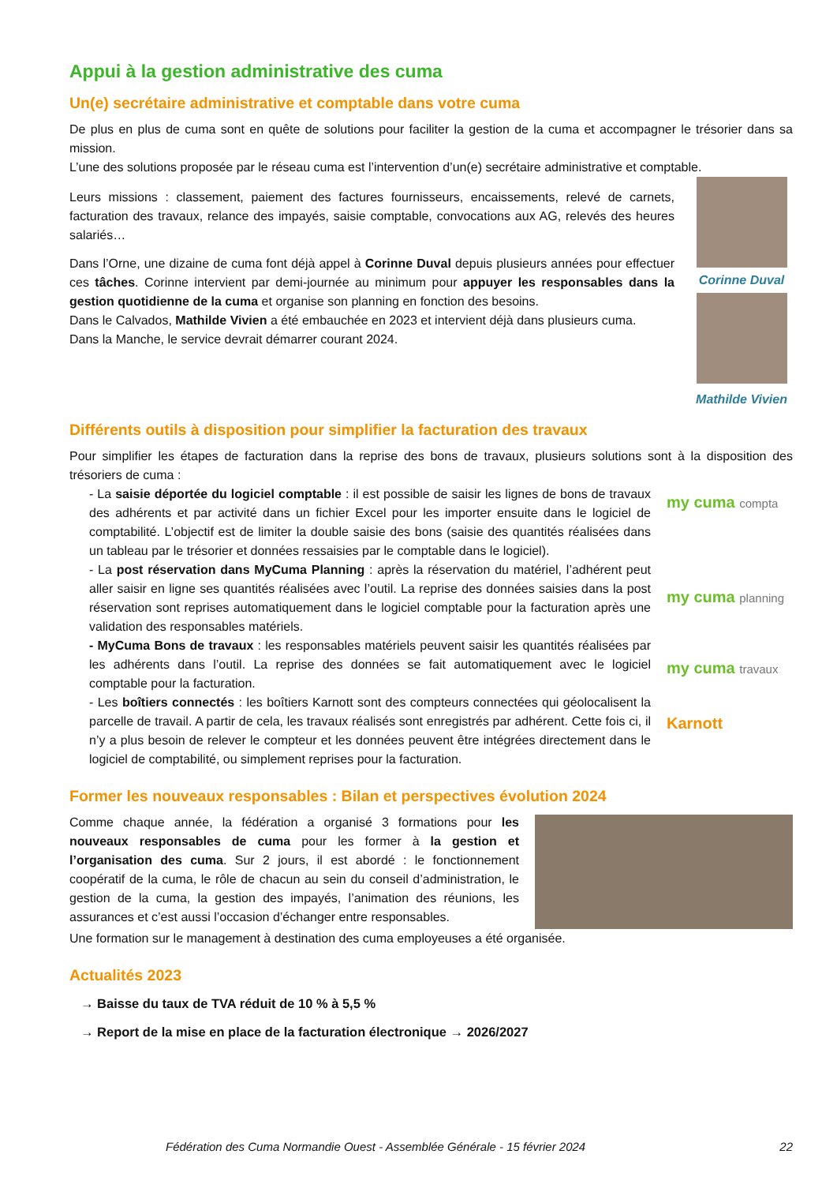Appui à la gestion administrative des cuma
Un(e) secrétaire administrative et comptable dans votre cuma
De plus en plus de cuma sont en quête de solutions pour faciliter la gestion de la cuma et accompagner le trésorier dans sa mission.
L’une des solutions proposée par le réseau cuma est l’intervention d’un(e) secrétaire administrative et comptable.
Leurs missions : classement, paiement des factures fournisseurs, encaissements, relevé de carnets, facturation des travaux, relance des impayés, saisie comptable, convocations aux AG, relevés des heures salariés…
Dans l’Orne, une dizaine de cuma font déjà appel à Corinne Duval depuis plusieurs années pour effectuer ces tâches. Corinne intervient par demi-journée au minimum pour appuyer les responsables dans la gestion quotidienne de la cuma et organise son planning en fonction des besoins.
Dans le Calvados, Mathilde Vivien a été embauchée en 2023 et intervient déjà dans plusieurs cuma.
Dans la Manche, le service devrait démarrer courant 2024.
Corinne Duval
Mathilde Vivien
Différents outils à disposition pour simplifier la facturation des travaux
Pour simplifier les étapes de facturation dans la reprise des bons de travaux, plusieurs solutions sont à la disposition des trésoriers de cuma :
- La saisie déportée du logiciel comptable : il est possible de saisir les lignes de bons de travaux des adhérents et par activité dans un fichier Excel pour les importer ensuite dans le logiciel de comptabilité. L’objectif est de limiter la double saisie des bons (saisie des quantités réalisées dans un tableau par le trésorier et données ressaisies par le comptable dans le logiciel).
- La post réservation dans MyCuma Planning : après la réservation du matériel, l’adhérent peut aller saisir en ligne ses quantités réalisées avec l’outil. La reprise des données saisies dans la post réservation sont reprises automatiquement dans le logiciel comptable pour la facturation après une validation des responsables matériels.
- MyCuma Bons de travaux : les responsables matériels peuvent saisir les quantités réalisées par les adhérents dans l’outil. La reprise des données se fait automatiquement avec le logiciel comptable pour la facturation.
- Les boîtiers connectés : les boîtiers Karnott sont des compteurs connectées qui géolocalisent la parcelle de travail. A partir de cela, les travaux réalisés sont enregistrés par adhérent. Cette fois ci, il n’y a plus besoin de relever le compteur et les données peuvent être intégrées directement dans le logiciel de comptabilité, ou simplement reprises pour la facturation.
my cuma compta
my cuma planning
my cuma travaux
Karnott
Former les nouveaux responsables : Bilan et perspectives évolution 2024
Comme chaque année, la fédération a organisé 3 formations pour les nouveaux responsables de cuma pour les former à la gestion et l’organisation des cuma. Sur 2 jours, il est abordé : le fonctionnement coopératif de la cuma, le rôle de chacun au sein du conseil d’administration, le gestion de la cuma, la gestion des impayés, l’animation des réunions, les assurances et c’est aussi l’occasion d’échanger entre responsables.
Une formation sur le management à destination des cuma employeuses a été organisée.
Actualités 2023
→ Baisse du taux de TVA réduit de 10 % à 5,5 %
→ Report de la mise en place de la facturation électronique → 2026/2027
Fédération des Cuma Normandie Ouest - Assemblée Générale - 15 février 2024 22